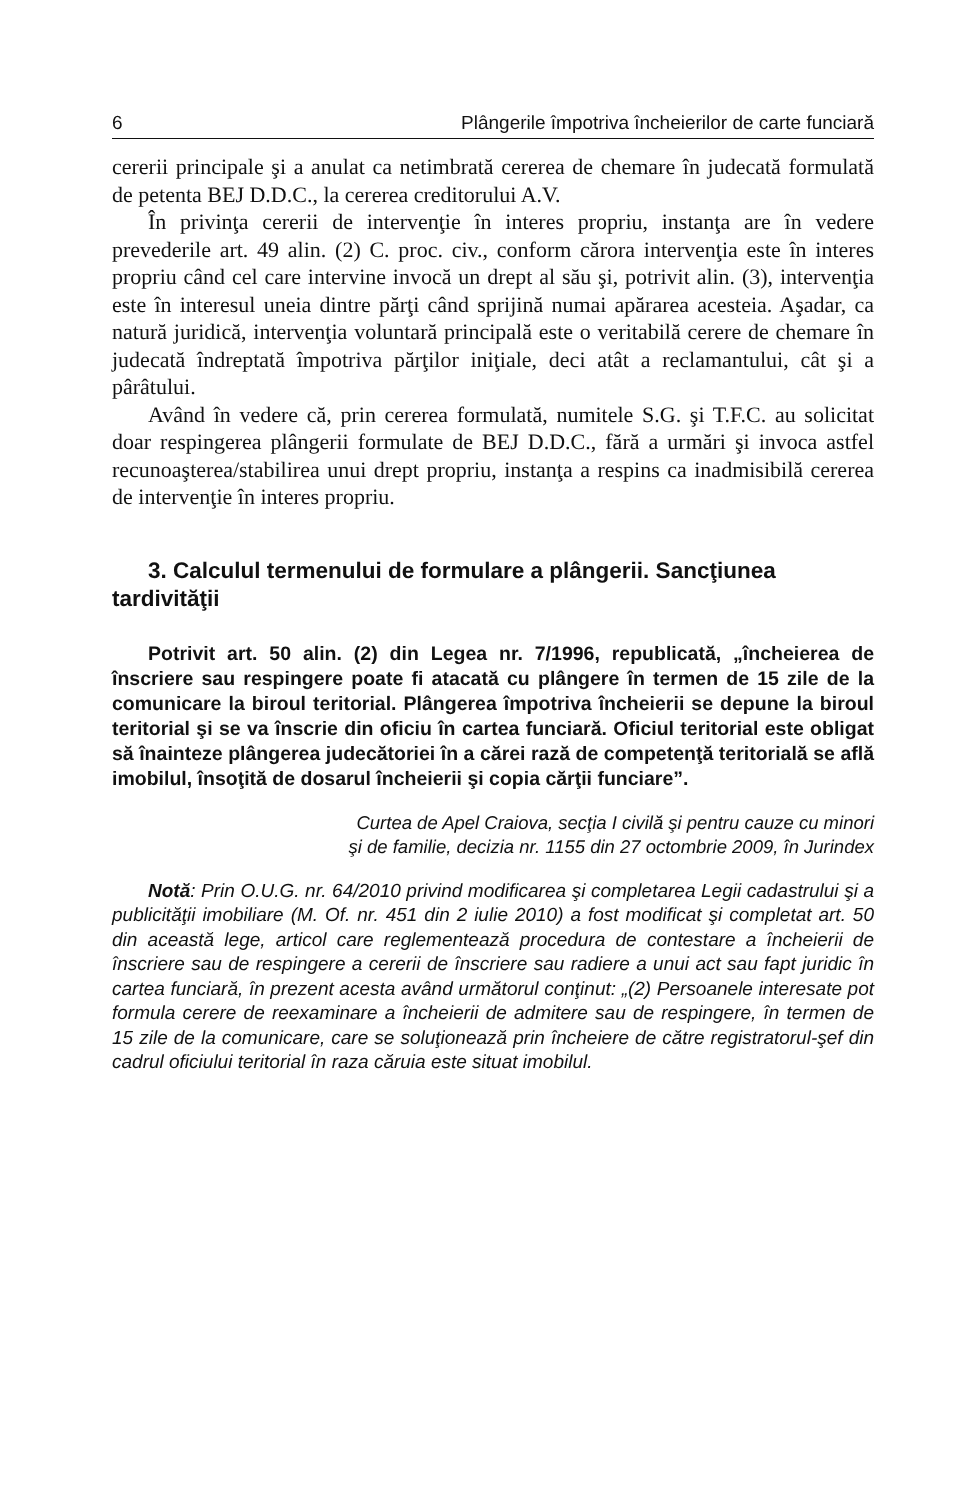6 Plângerile împotriva încheierilor de carte funciară
cererii principale şi a anulat ca netimbrată cererea de chemare în judecată formulată de petenta BEJ D.D.C., la cererea creditorului A.V.
În privinţa cererii de intervenţie în interes propriu, instanţa are în vedere prevederile art. 49 alin. (2) C. proc. civ., conform cărora intervenţia este în interes propriu când cel care intervine invocă un drept al său şi, potrivit alin. (3), intervenţia este în interesul uneia dintre părţi când sprijină numai apărarea acesteia. Aşadar, ca natură juridică, intervenţia voluntară principală este o veritabilă cerere de chemare în judecată îndreptată împotriva părţilor iniţiale, deci atât a reclamantului, cât şi a pârâtului.
Având în vedere că, prin cererea formulată, numitele S.G. şi T.F.C. au solicitat doar respingerea plângerii formulate de BEJ D.D.C., fără a urmări şi invoca astfel recunoaşterea/stabilirea unui drept propriu, instanţa a respins ca inadmisibilă cererea de intervenţie în interes propriu.
3. Calculul termenului de formulare a plângerii. Sancţiunea tardivităţii
Potrivit art. 50 alin. (2) din Legea nr. 7/1996, republicată, „încheierea de înscriere sau respingere poate fi atacată cu plângere în termen de 15 zile de la comunicare la biroul teritorial. Plângerea împotriva încheierii se depune la biroul teritorial şi se va înscrie din oficiu în cartea funciară. Oficiul teritorial este obligat să înainteze plângerea judecătoriei în a cărei rază de competenţă teritorială se află imobilul, însoţită de dosarul încheierii şi copia cărţii funciare”.
Curtea de Apel Craiova, secţia I civilă şi pentru cauze cu minori
şi de familie, decizia nr. 1155 din 27 octombrie 2009, în Jurindex
Notă: Prin O.U.G. nr. 64/2010 privind modificarea şi completarea Legii cadastrului şi a publicităţii imobiliare (M. Of. nr. 451 din 2 iulie 2010) a fost modificat şi completat art. 50 din această lege, articol care reglementează procedura de contestare a încheierii de înscriere sau de respingere a cererii de înscriere sau radiere a unui act sau fapt juridic în cartea funciară, în prezent acesta având următorul conţinut: „(2) Persoanele interesate pot formula cerere de reexaminare a încheierii de admitere sau de respingere, în termen de 15 zile de la comunicare, care se soluţionează prin încheiere de către registratorul-şef din cadrul oficiului teritorial în raza căruia este situat imobilul.